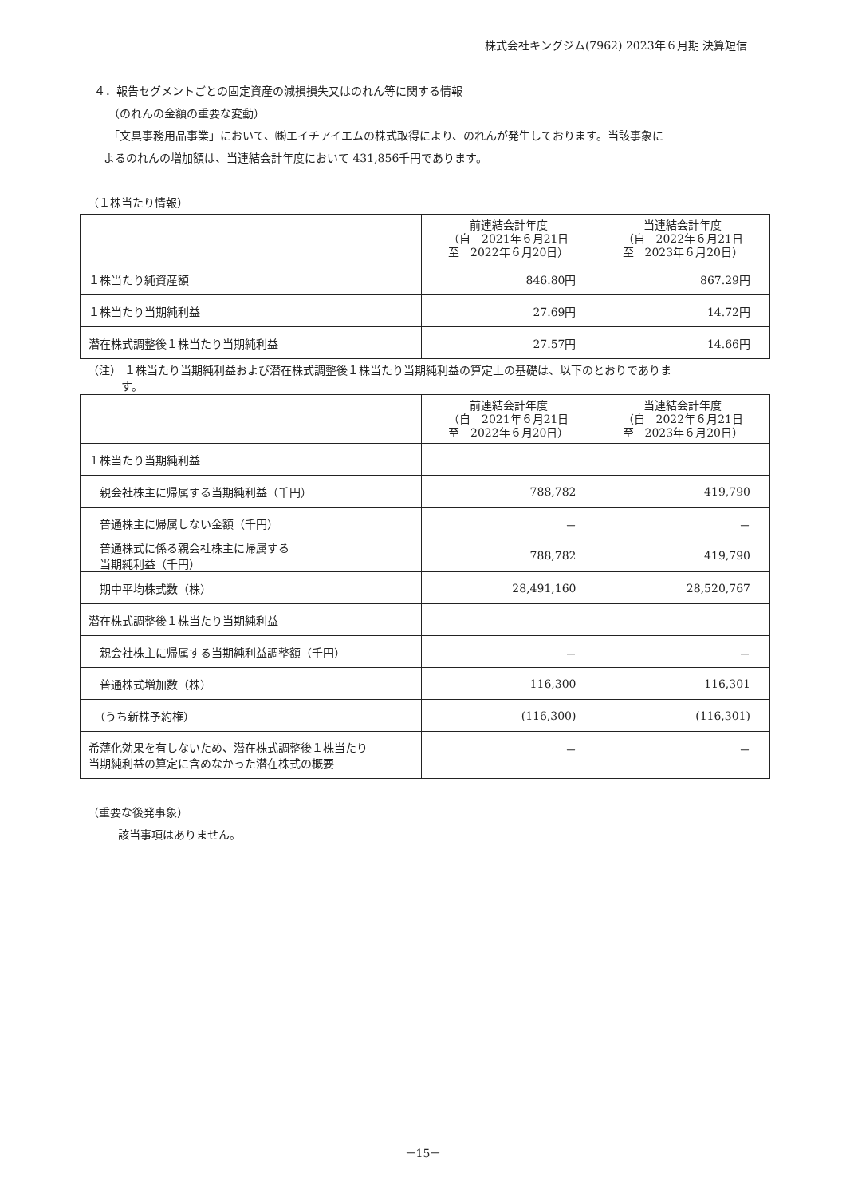株式会社キングジム(7962) 2023年６月期 決算短信
４．報告セグメントごとの固定資産の減損損失又はのれん等に関する情報
（のれんの金額の重要な変動）
「文具事務用品事業」において、㈱エイチアイエムの株式取得により、のれんが発生しております。当該事象に
よるのれんの増加額は、当連結会計年度において 431,856千円であります。
（１株当たり情報）
| | 前連結会計年度 （自 2021年６月21日 至 2022年６月20日） | 当連結会計年度 （自 2022年６月21日 至 2023年６月20日） |
| --- | --- | --- |
| １株当たり純資産額 | 846.80円 | 867.29円 |
| １株当たり当期純利益 | 27.69円 | 14.72円 |
| 潜在株式調整後１株当たり当期純利益 | 27.57円 | 14.66円 |
（注） １株当たり当期純利益および潜在株式調整後１株当たり当期純利益の算定上の基礎は、以下のとおりでありま
　　　す。
| | 前連結会計年度 （自 2021年６月21日 至 2022年６月20日） | 当連結会計年度 （自 2022年６月21日 至 2023年６月20日） |
| --- | --- | --- |
| １株当たり当期純利益 | | |
| 親会社株主に帰属する当期純利益（千円） | 788,782 | 419,790 |
| 普通株主に帰属しない金額（千円） | － | － |
| 普通株式に係る親会社株主に帰属する 当期純利益（千円） | 788,782 | 419,790 |
| 期中平均株式数（株） | 28,491,160 | 28,520,767 |
| 潜在株式調整後１株当たり当期純利益 | | |
| 親会社株主に帰属する当期純利益調整額（千円） | － | － |
| 普通株式増加数（株） | 116,300 | 116,301 |
| （うち新株予約権） | (116,300) | (116,301) |
| 希薄化効果を有しないため、潜在株式調整後１株当たり 当期純利益の算定に含めなかった潜在株式の概要 | － | － |
（重要な後発事象）
該当事項はありません。
－15－